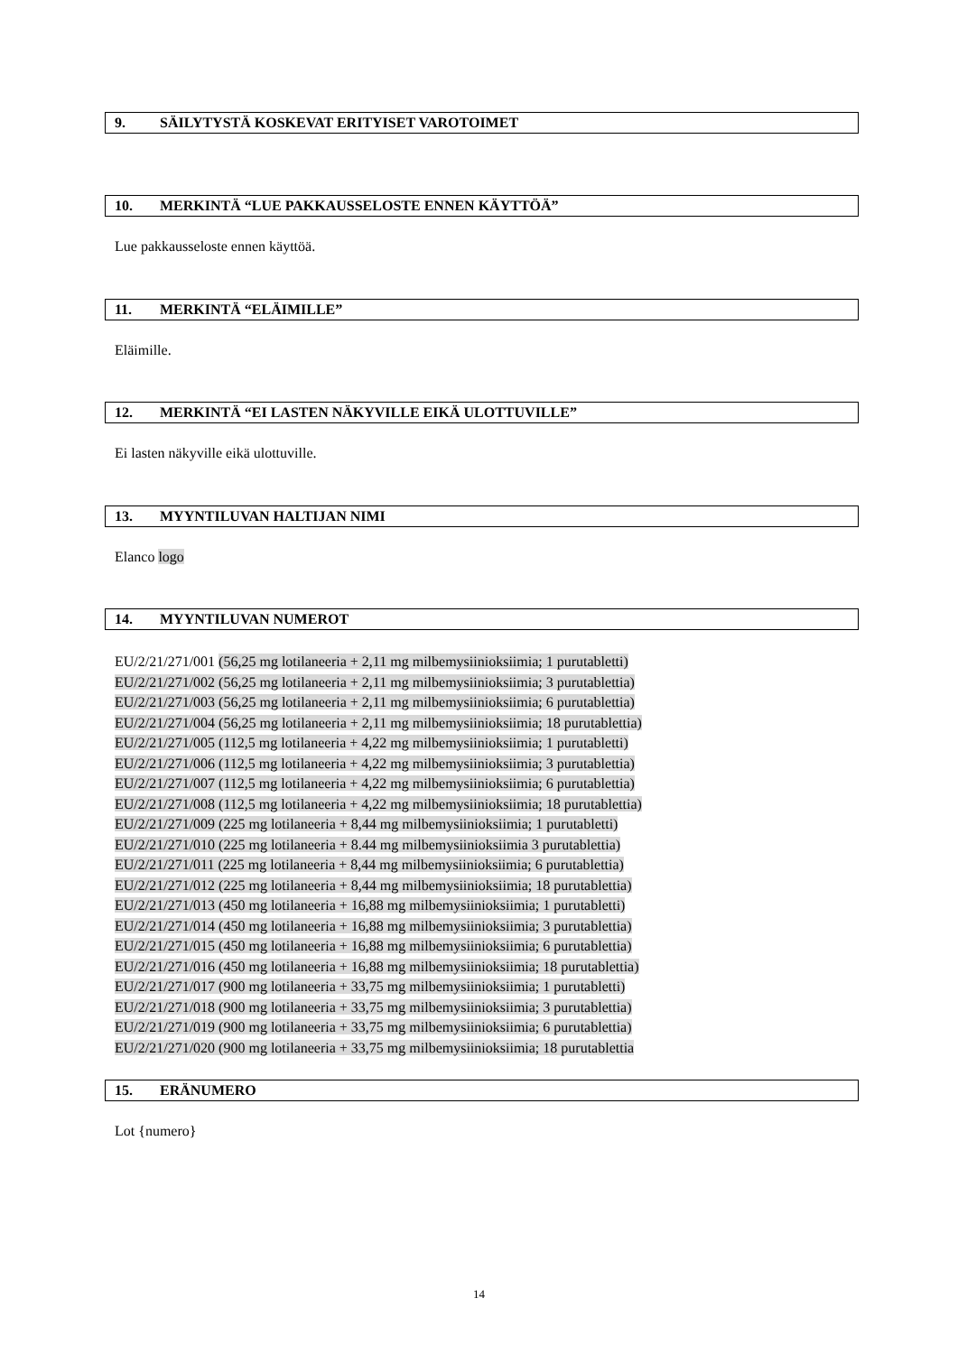9. SÄILYTYSTÄ KOSKEVAT ERITYISET VAROTOIMET
10. MERKINTÄ “LUE PAKKAUSSELOSTE ENNEN KÄYTTÖÄ”
Lue pakkausseloste ennen käyttöä.
11. MERKINTÄ “ELÄIMILLE”
Eläimille.
12. MERKINTÄ “EI LASTEN NÄKYVILLE EIKÄ ULOTTUVILLE”
Ei lasten näkyville eikä ulottuville.
13. MYYNTILUVAN HALTIJAN NIMI
Elanco logo
14. MYYNTILUVAN NUMEROT
EU/2/21/271/001 (56,25 mg lotilaneeria + 2,11 mg milbemysiinioksiimia; 1 purutabletti)
EU/2/21/271/002 (56,25 mg lotilaneeria + 2,11 mg milbemysiinioksiimia; 3 purutablettia)
EU/2/21/271/003 (56,25 mg lotilaneeria + 2,11 mg milbemysiinioksiimia; 6 purutablettia)
EU/2/21/271/004 (56,25 mg lotilaneeria + 2,11 mg milbemysiinioksiimia; 18 purutablettia)
EU/2/21/271/005 (112,5 mg lotilaneeria + 4,22 mg milbemysiinioksiimia; 1 purutabletti)
EU/2/21/271/006 (112,5 mg lotilaneeria + 4,22 mg milbemysiinioksiimia; 3 purutablettia)
EU/2/21/271/007 (112,5 mg lotilaneeria + 4,22 mg milbemysiinioksiimia; 6 purutablettia)
EU/2/21/271/008 (112,5 mg lotilaneeria + 4,22 mg milbemysiinioksiimia; 18 purutablettia)
EU/2/21/271/009 (225 mg lotilaneeria + 8,44 mg milbemysiinioksiimia; 1 purutabletti)
EU/2/21/271/010 (225 mg lotilaneeria + 8.44 mg milbemysiinioksiimia 3 purutablettia)
EU/2/21/271/011 (225 mg lotilaneeria + 8,44 mg milbemysiinioksiimia; 6 purutablettia)
EU/2/21/271/012 (225 mg lotilaneeria + 8,44 mg milbemysiinioksiimia; 18 purutablettia)
EU/2/21/271/013 (450 mg lotilaneeria + 16,88 mg milbemysiinioksiimia; 1 purutabletti)
EU/2/21/271/014 (450 mg lotilaneeria + 16,88 mg milbemysiinioksiimia; 3 purutablettia)
EU/2/21/271/015 (450 mg lotilaneeria + 16,88 mg milbemysiinioksiimia; 6 purutablettia)
EU/2/21/271/016 (450 mg lotilaneeria + 16,88 mg milbemysiinioksiimia; 18 purutablettia)
EU/2/21/271/017 (900 mg lotilaneeria + 33,75 mg milbemysiinioksiimia; 1 purutabletti)
EU/2/21/271/018 (900 mg lotilaneeria + 33,75 mg milbemysiinioksiimia; 3 purutablettia)
EU/2/21/271/019 (900 mg lotilaneeria + 33,75 mg milbemysiinioksiimia; 6 purutablettia)
EU/2/21/271/020 (900 mg lotilaneeria + 33,75 mg milbemysiinioksiimia; 18 purutablettia
15. ERÄNUMERO
Lot {numero}
14